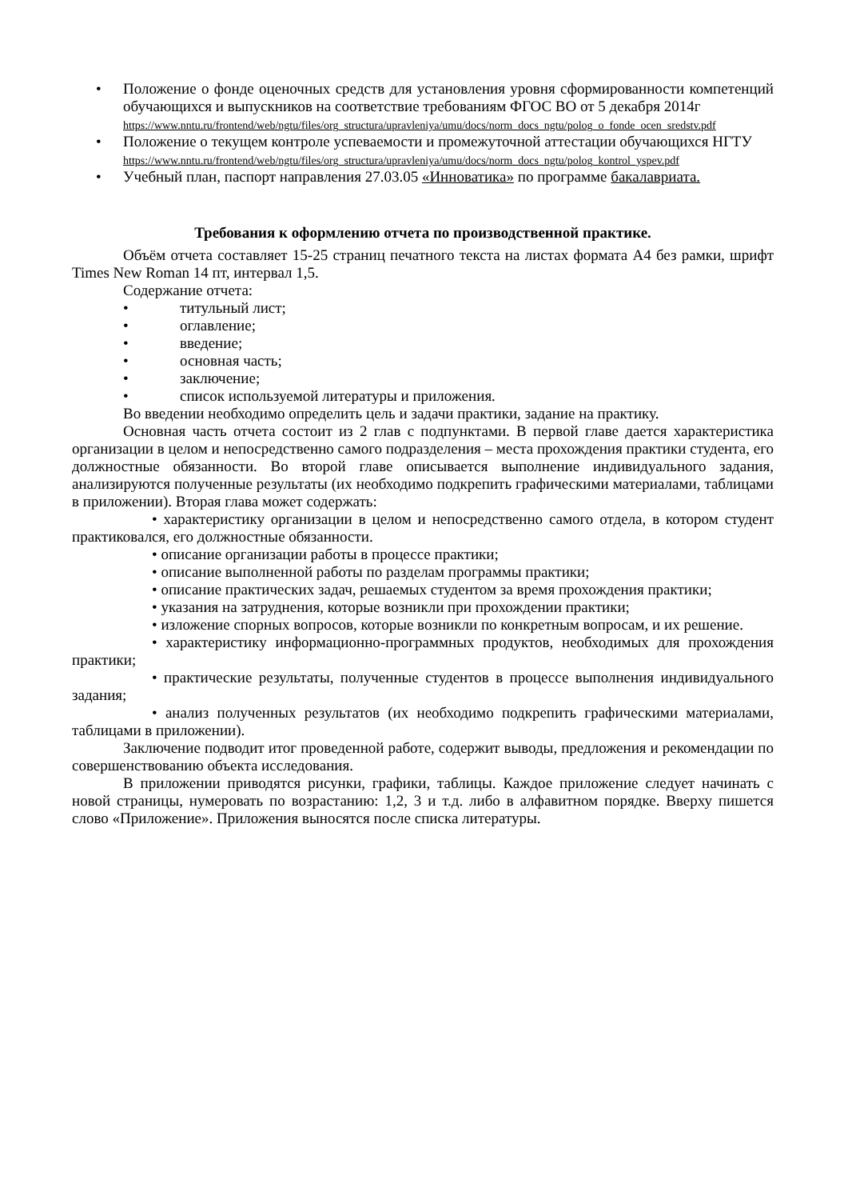• Положение о фонде оценочных средств для установления уровня сформированности компетенций обучающихся и выпускников на соответствие требованиям ФГОС ВО от 5 декабря 2014г
https://www.nntu.ru/frontend/web/ngtu/files/org_structura/upravleniya/umu/docs/norm_docs_ngtu/polog_o_fonde_ocen_sredstv.pdf
• Положение о текущем контроле успеваемости и промежуточной аттестации обучающихся НГТУ
https://www.nntu.ru/frontend/web/ngtu/files/org_structura/upravleniya/umu/docs/norm_docs_ngtu/polog_kontrol_yspev.pdf
• Учебный план, паспорт направления 27.03.05 «Инноватика» по программе бакалавриата.
Требования к оформлению отчета по производственной практике.
Объём отчета составляет 15-25 страниц печатного текста на листах формата А4 без рамки, шрифт Times New Roman 14 пт, интервал 1,5.
Содержание отчета:
• титульный лист;
• оглавление;
• введение;
• основная часть;
• заключение;
• список используемой литературы и приложения.
Во введении необходимо определить цель и задачи практики, задание на практику.
Основная часть отчета состоит из 2 глав с подпунктами. В первой главе дается характеристика организации в целом и непосредственно самого подразделения – места прохождения практики студента, его должностные обязанности. Во второй главе описывается выполнение индивидуального задания, анализируются полученные результаты (их необходимо подкрепить графическими материалами, таблицами в приложении). Вторая глава может содержать:
• характеристику организации в целом и непосредственно самого отдела, в котором студент практиковался, его должностные обязанности.
• описание организации работы в процессе практики;
• описание выполненной работы по разделам программы практики;
• описание практических задач, решаемых студентом за время прохождения практики;
• указания на затруднения, которые возникли при прохождении практики;
• изложение спорных вопросов, которые возникли по конкретным вопросам, и их решение.
• характеристику информационно-программных продуктов, необходимых для прохождения практики;
• практические результаты, полученные студентов в процессе выполнения индивидуального задания;
• анализ полученных результатов (их необходимо подкрепить графическими материалами, таблицами в приложении).
Заключение подводит итог проведенной работе, содержит выводы, предложения и рекомендации по совершенствованию объекта исследования.
В приложении приводятся рисунки, графики, таблицы. Каждое приложение следует начинать с новой страницы, нумеровать по возрастанию: 1,2, 3 и т.д. либо в алфавитном порядке. Вверху пишется слово «Приложение». Приложения выносятся после списка литературы.